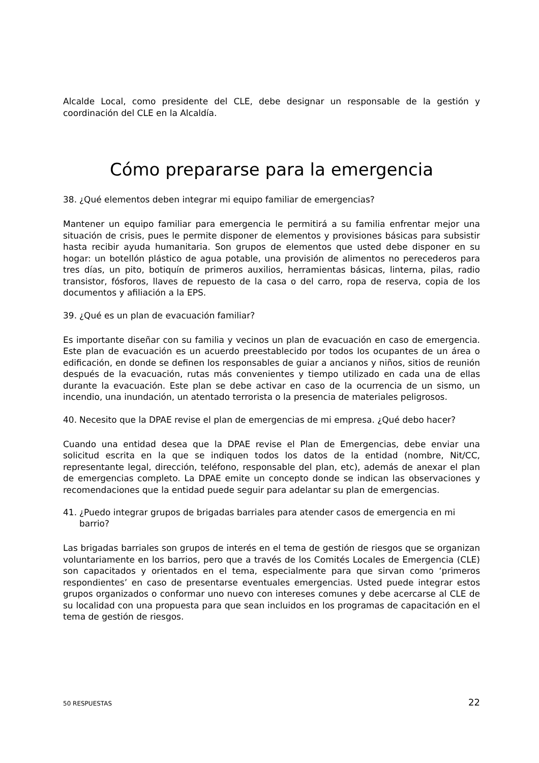Alcalde Local, como presidente del CLE, debe designar un responsable de la gestión y coordinación del CLE en la Alcaldía.
Cómo prepararse para la emergencia
38. ¿Qué elementos deben integrar mi equipo familiar de emergencias?
Mantener un equipo familiar para emergencia le permitirá a su familia enfrentar mejor una situación de crisis, pues le permite disponer de elementos y provisiones básicas para subsistir hasta recibir ayuda humanitaria. Son grupos de elementos que usted debe disponer en su hogar: un botellón plástico de agua potable, una provisión de alimentos no perecederos para tres días, un pito, botiquín de primeros auxilios, herramientas básicas, linterna, pilas, radio transistor, fósforos, llaves de repuesto de la casa o del carro, ropa de reserva, copia de los documentos y afiliación a la EPS.
39. ¿Qué es un plan de evacuación familiar?
Es importante diseñar con su familia y vecinos un plan de evacuación en caso de emergencia. Este plan de evacuación es un acuerdo preestablecido por todos los ocupantes de un área o edificación, en donde se definen los responsables de guiar a ancianos y niños, sitios de reunión después de la evacuación, rutas más convenientes y tiempo utilizado en cada una de ellas durante la evacuación. Este plan se debe activar en caso de la ocurrencia de un sismo, un incendio, una inundación, un atentado terrorista o la presencia de materiales peligrosos.
40. Necesito que la DPAE revise el plan de emergencias de mi empresa. ¿Qué debo hacer?
Cuando una entidad desea que la DPAE revise el Plan de Emergencias, debe enviar una solicitud escrita en la que se indiquen todos los datos de la entidad (nombre, Nit/CC, representante legal, dirección, teléfono, responsable del plan, etc), además de anexar el plan de emergencias completo. La DPAE emite un concepto donde se indican las observaciones y recomendaciones que la entidad puede seguir para adelantar su plan de emergencias.
41. ¿Puedo integrar grupos de brigadas barriales para atender casos de emergencia en mi barrio?
Las brigadas barriales son grupos de interés en el tema de gestión de riesgos que se organizan voluntariamente en los barrios, pero que a través de los Comités Locales de Emergencia (CLE) son capacitados y orientados en el tema, especialmente para que sirvan como ‘primeros respondientes’ en caso de presentarse eventuales emergencias. Usted puede integrar estos grupos organizados o conformar uno nuevo con intereses comunes y debe acercarse al CLE de su localidad con una propuesta para que sean incluidos en los programas de capacitación en el tema de gestión de riesgos.
50 RESPUESTAS 22